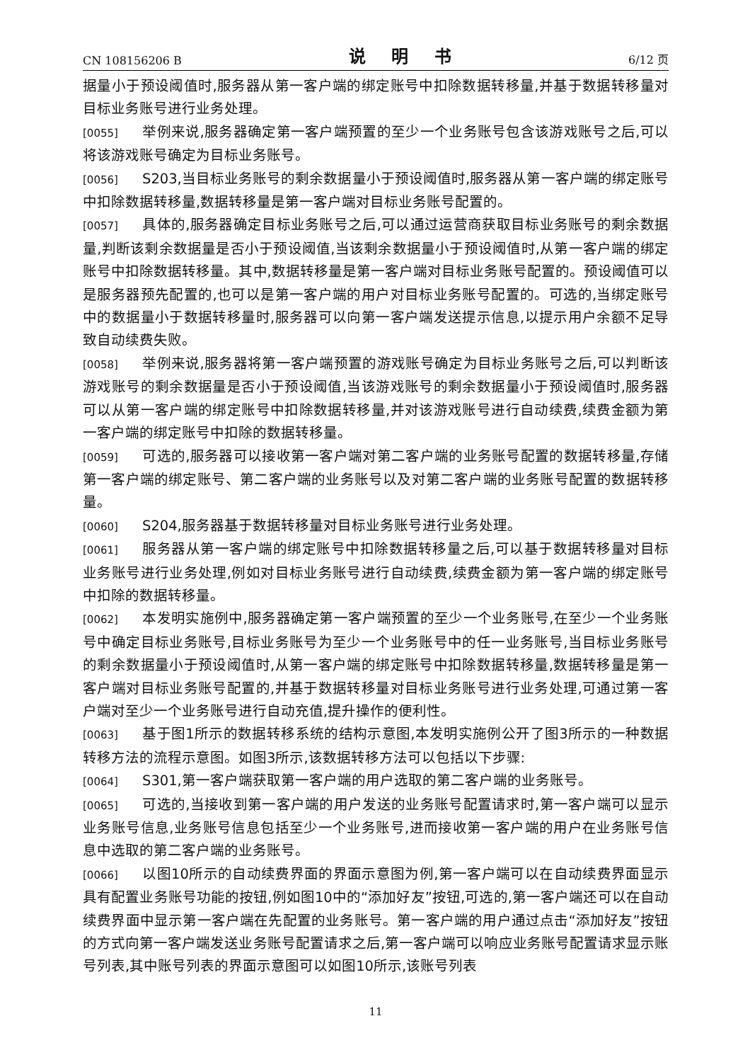CN 108156206 B 说 明 书 6/12 页
据量小于预设阈值时,服务器从第一客户端的绑定账号中扣除数据转移量,并基于数据转移量对目标业务账号进行业务处理。
[0055] 举例来说,服务器确定第一客户端预置的至少一个业务账号包含该游戏账号之后,可以将该游戏账号确定为目标业务账号。
[0056] S203,当目标业务账号的剩余数据量小于预设阈值时,服务器从第一客户端的绑定账号中扣除数据转移量,数据转移量是第一客户端对目标业务账号配置的。
[0057] 具体的,服务器确定目标业务账号之后,可以通过运营商获取目标业务账号的剩余数据量,判断该剩余数据量是否小于预设阈值,当该剩余数据量小于预设阈值时,从第一客户端的绑定账号中扣除数据转移量。其中,数据转移量是第一客户端对目标业务账号配置的。预设阈值可以是服务器预先配置的,也可以是第一客户端的用户对目标业务账号配置的。可选的,当绑定账号中的数据量小于数据转移量时,服务器可以向第一客户端发送提示信息,以提示用户余额不足导致自动续费失败。
[0058] 举例来说,服务器将第一客户端预置的游戏账号确定为目标业务账号之后,可以判断该游戏账号的剩余数据量是否小于预设阈值,当该游戏账号的剩余数据量小于预设阈值时,服务器可以从第一客户端的绑定账号中扣除数据转移量,并对该游戏账号进行自动续费,续费金额为第一客户端的绑定账号中扣除的数据转移量。
[0059] 可选的,服务器可以接收第一客户端对第二客户端的业务账号配置的数据转移量,存储第一客户端的绑定账号、第二客户端的业务账号以及对第二客户端的业务账号配置的数据转移量。
[0060] S204,服务器基于数据转移量对目标业务账号进行业务处理。
[0061] 服务器从第一客户端的绑定账号中扣除数据转移量之后,可以基于数据转移量对目标业务账号进行业务处理,例如对目标业务账号进行自动续费,续费金额为第一客户端的绑定账号中扣除的数据转移量。
[0062] 本发明实施例中,服务器确定第一客户端预置的至少一个业务账号,在至少一个业务账号中确定目标业务账号,目标业务账号为至少一个业务账号中的任一业务账号,当目标业务账号的剩余数据量小于预设阈值时,从第一客户端的绑定账号中扣除数据转移量,数据转移量是第一客户端对目标业务账号配置的,并基于数据转移量对目标业务账号进行业务处理,可通过第一客户端对至少一个业务账号进行自动充值,提升操作的便利性。
[0063] 基于图1所示的数据转移系统的结构示意图,本发明实施例公开了图3所示的一种数据转移方法的流程示意图。如图3所示,该数据转移方法可以包括以下步骤:
[0064] S301,第一客户端获取第一客户端的用户选取的第二客户端的业务账号。
[0065] 可选的,当接收到第一客户端的用户发送的业务账号配置请求时,第一客户端可以显示业务账号信息,业务账号信息包括至少一个业务账号,进而接收第一客户端的用户在业务账号信息中选取的第二客户端的业务账号。
[0066] 以图10所示的自动续费界面的界面示意图为例,第一客户端可以在自动续费界面显示具有配置业务账号功能的按钮,例如图10中的“添加好友”按钮,可选的,第一客户端还可以在自动续费界面中显示第一客户端在先配置的业务账号。第一客户端的用户通过点击“添加好友”按钮的方式向第一客户端发送业务账号配置请求之后,第一客户端可以响应业务账号配置请求显示账号列表,其中账号列表的界面示意图可以如图10所示,该账号列表
11